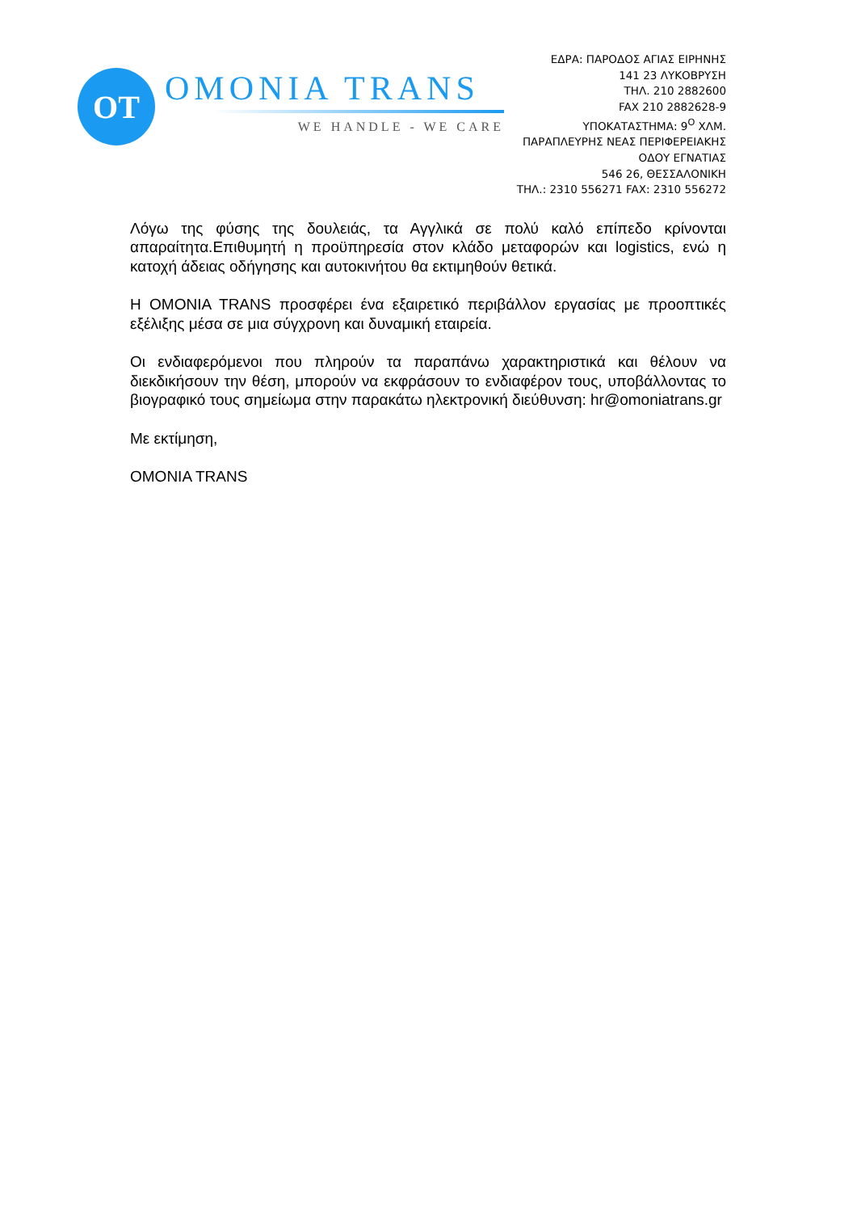OT
OMONIA TRANS
WE HANDLE - WE CARE
ΕΔΡΑ: ΠΑΡΟΔΟΣ ΑΓΙΑΣ ΕΙΡΗΝΗΣ
141 23 ΛΥΚΟΒΡΥΣΗ
ΤΗΛ. 210 2882600
FAX 210 2882628-9
ΥΠΟΚΑΤΑΣΤΗΜΑ: 9<sup>Ο</sup> ΧΛΜ.
ΠΑΡΑΠΛΕΥΡΗΣ ΝΕΑΣ ΠΕΡΙΦΕΡΕΙΑΚΗΣ
ΟΔΟΥ ΕΓΝΑΤΙΑΣ
546 26, ΘΕΣΣΑΛΟΝΙΚΗ
ΤΗΛ.: 2310 556271 FAX: 2310 556272
Λόγω της φύσης της δουλειάς, τα Αγγλικά σε πολύ καλό επίπεδο κρίνονται απαραίτητα.Επιθυμητή η προϋπηρεσία στον κλάδο μεταφορών και logistics, ενώ η κατοχή άδειας οδήγησης και αυτοκινήτου θα εκτιμηθούν θετικά.
Η OMONIA TRANS προσφέρει ένα εξαιρετικό περιβάλλον εργασίας με προοπτικές εξέλιξης μέσα σε μια σύγχρονη και δυναμική εταιρεία.
Οι ενδιαφερόμενοι που πληρούν τα παραπάνω χαρακτηριστικά και θέλουν να διεκδικήσουν την θέση, μπορούν να εκφράσουν το ενδιαφέρον τους, υποβάλλοντας το βιογραφικό τους σημείωμα στην παρακάτω ηλεκτρονική διεύθυνση: hr@omoniatrans.gr
Με εκτίμηση,
OMONIA TRANS